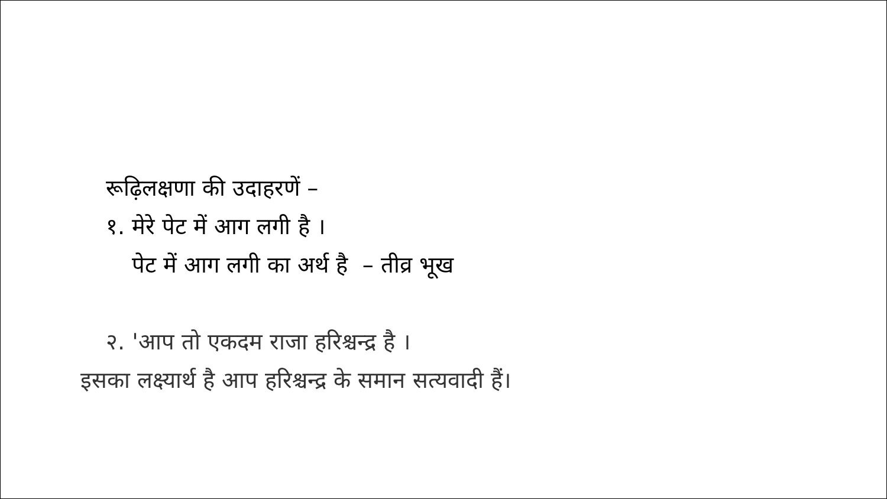रूढ़िलक्षणा की उदाहरणें –
१. मेरे पेट में आग लगी है ।
पेट में आग लगी का अर्थ है – तीव्र भूख
२. 'आप तो एकदम राजा हरिश्चन्द्र है ।
इसका लक्ष्यार्थ है आप हरिश्चन्द्र के समान सत्यवादी हैं।